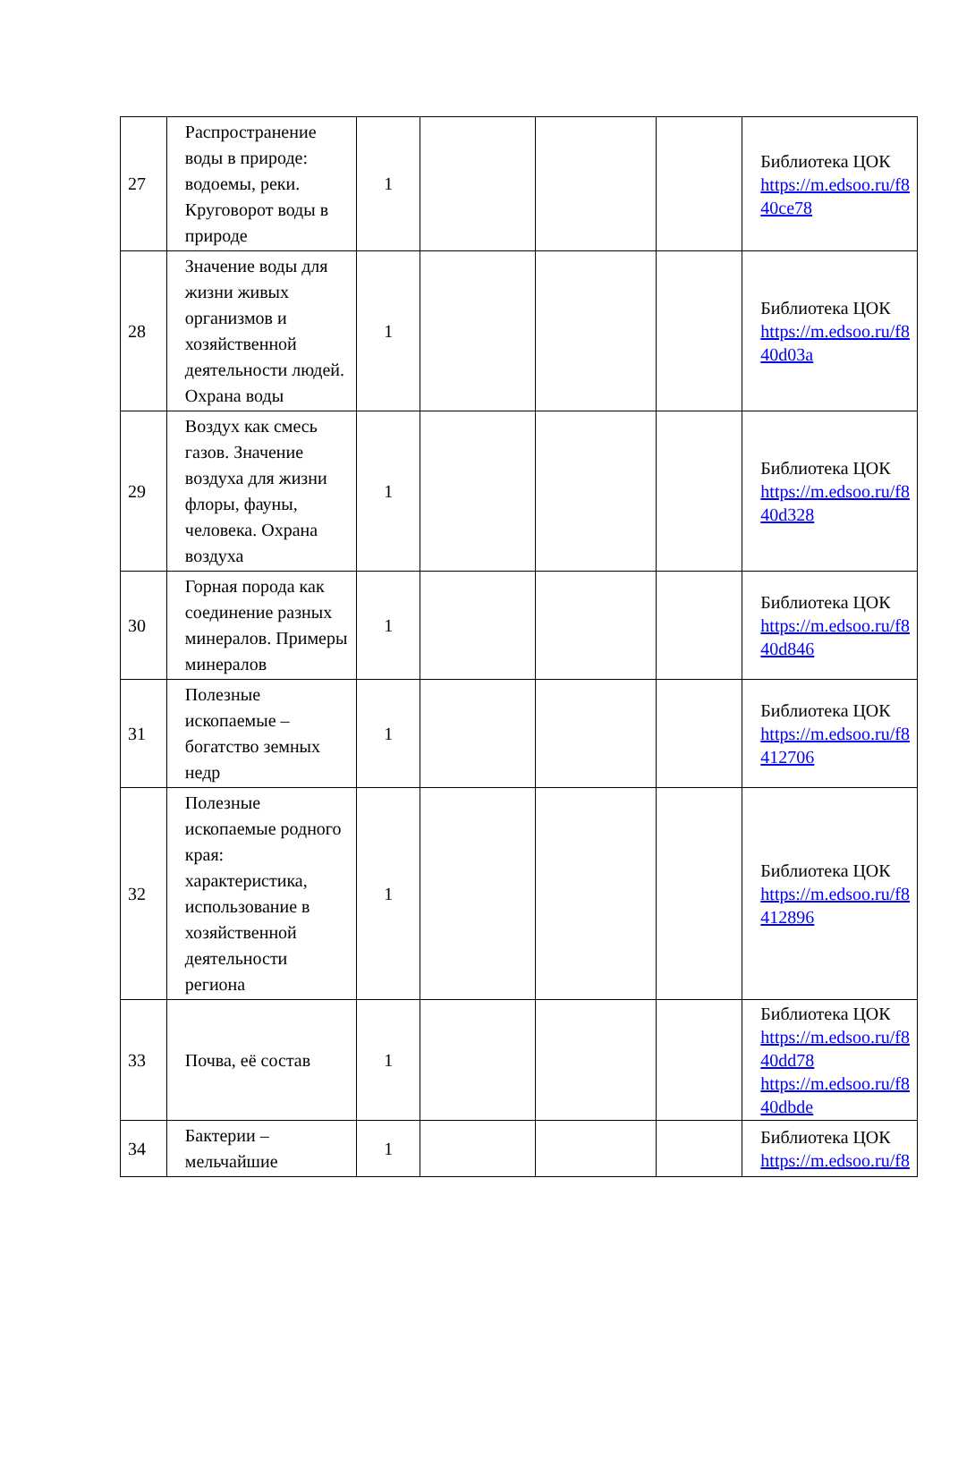| 27 | Распространение воды в природе: водоемы, реки. Круговорот воды в природе | 1 | | | | Библиотека ЦОК https://m.edsoo.ru/f8 40ce78 |
| 28 | Значение воды для жизни живых организмов и хозяйственной деятельности людей. Охрана воды | 1 | | | | Библиотека ЦОК https://m.edsoo.ru/f8 40d03a |
| 29 | Воздух как смесь газов. Значение воздуха для жизни флоры, фауны, человека. Охрана воздуха | 1 | | | | Библиотека ЦОК https://m.edsoo.ru/f8 40d328 |
| 30 | Горная порода как соединение разных минералов. Примеры минералов | 1 | | | | Библиотека ЦОК https://m.edsoo.ru/f8 40d846 |
| 31 | Полезные ископаемые – богатство земных недр | 1 | | | | Библиотека ЦОК https://m.edsoo.ru/f8 412706 |
| 32 | Полезные ископаемые родного края: характеристика, использование в хозяйственной деятельности региона | 1 | | | | Библиотека ЦОК https://m.edsoo.ru/f8 412896 |
| 33 | Почва, её состав | 1 | | | | Библиотека ЦОК https://m.edsoo.ru/f8 40dd78 https://m.edsoo.ru/f8 40dbde |
| 34 | Бактерии – мельчайшие | 1 | | | | Библиотека ЦОК https://m.edsoo.ru/f8 |